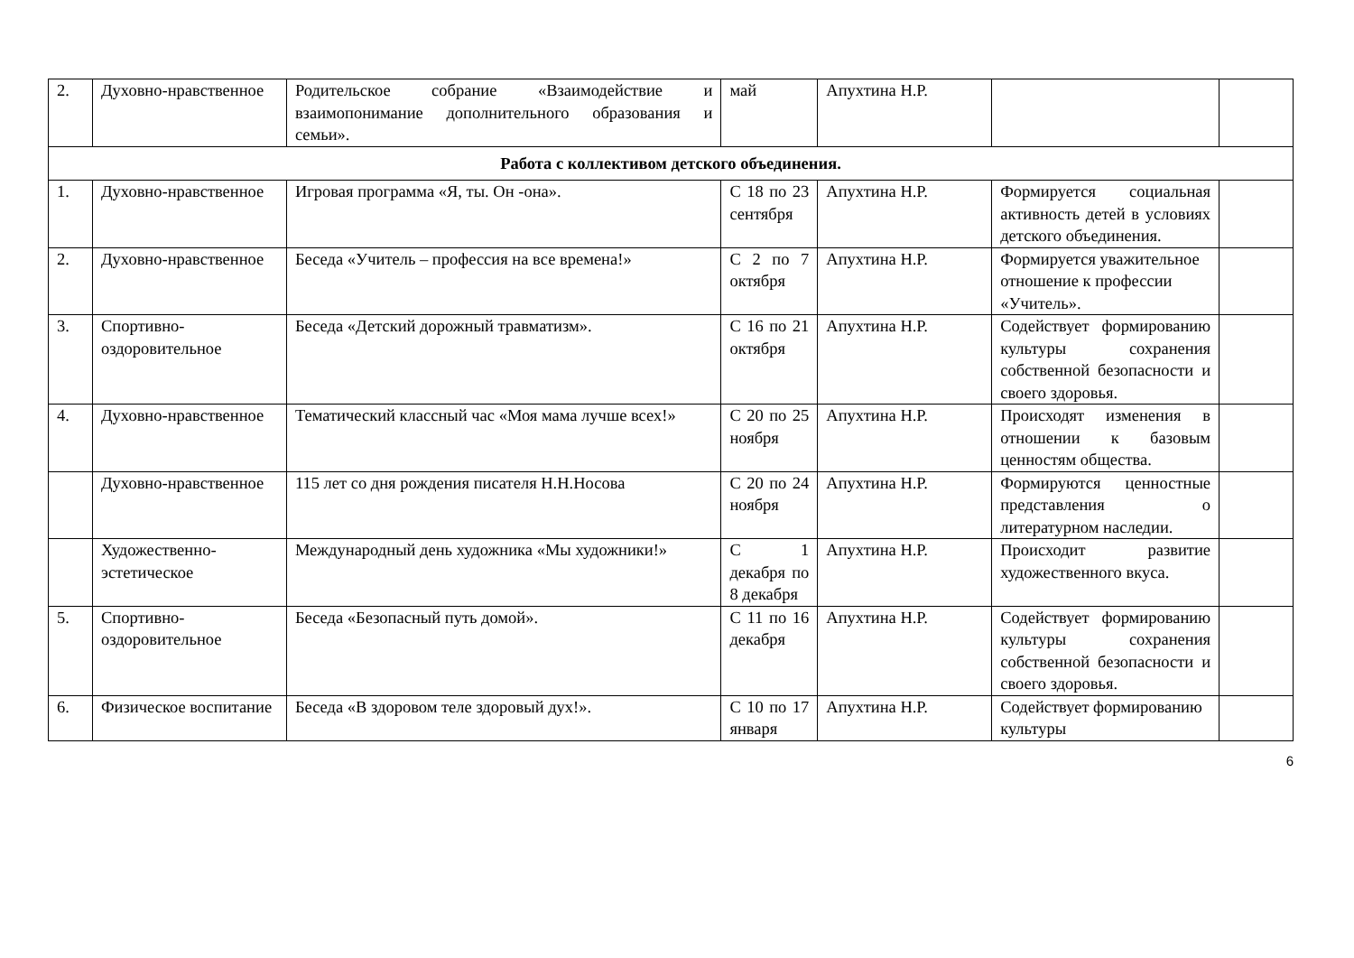| 2. | Духовно-нравственное | Родительское собрание «Взаимодействие и взаимопонимание дополнительного образования и семьи». | май | Апухтина Н.Р. | | |
| Работа с коллективом детского объединения. | | | | | | |
| 1. | Духовно-нравственное | Игровая программа «Я, ты. Он -она». | С 18 по 23 сентября | Апухтина Н.Р. | Формируется социальная активность детей в условиях детского объединения. | |
| 2. | Духовно-нравственное | Беседа «Учитель – профессия на все времена!» | С 2 по 7 октября | Апухтина Н.Р. | Формируется уважительное отношение к профессии «Учитель». | |
| 3. | Спортивно-оздоровительное | Беседа «Детский дорожный травматизм». | С 16 по 21 октября | Апухтина Н.Р. | Содействует формированию культуры сохранения собственной безопасности и своего здоровья. | |
| 4. | Духовно-нравственное | Тематический классный час «Моя мама лучше всех!» | С 20 по 25 ноября | Апухтина Н.Р. | Происходят изменения в отношении к базовым ценностям общества. | |
| | Духовно-нравственное | 115 лет со дня рождения писателя Н.Н.Носова | С 20 по 24 ноября | Апухтина Н.Р. | Формируются ценностные представления о литературном наследии. | |
| | Художественно-эстетическое | Международный день художника «Мы художники!» | С 1 декабря по 8 декабря | Апухтина Н.Р. | Происходит развитие художественного вкуса. | |
| 5. | Спортивно-оздоровительное | Беседа «Безопасный путь домой». | С 11 по 16 декабря | Апухтина Н.Р. | Содействует формированию культуры сохранения собственной безопасности и своего здоровья. | |
| 6. | Физическое воспитание | Беседа «В здоровом теле здоровый дух!». | С 10 по 17 января | Апухтина Н.Р. | Содействует формированию культуры | |
6